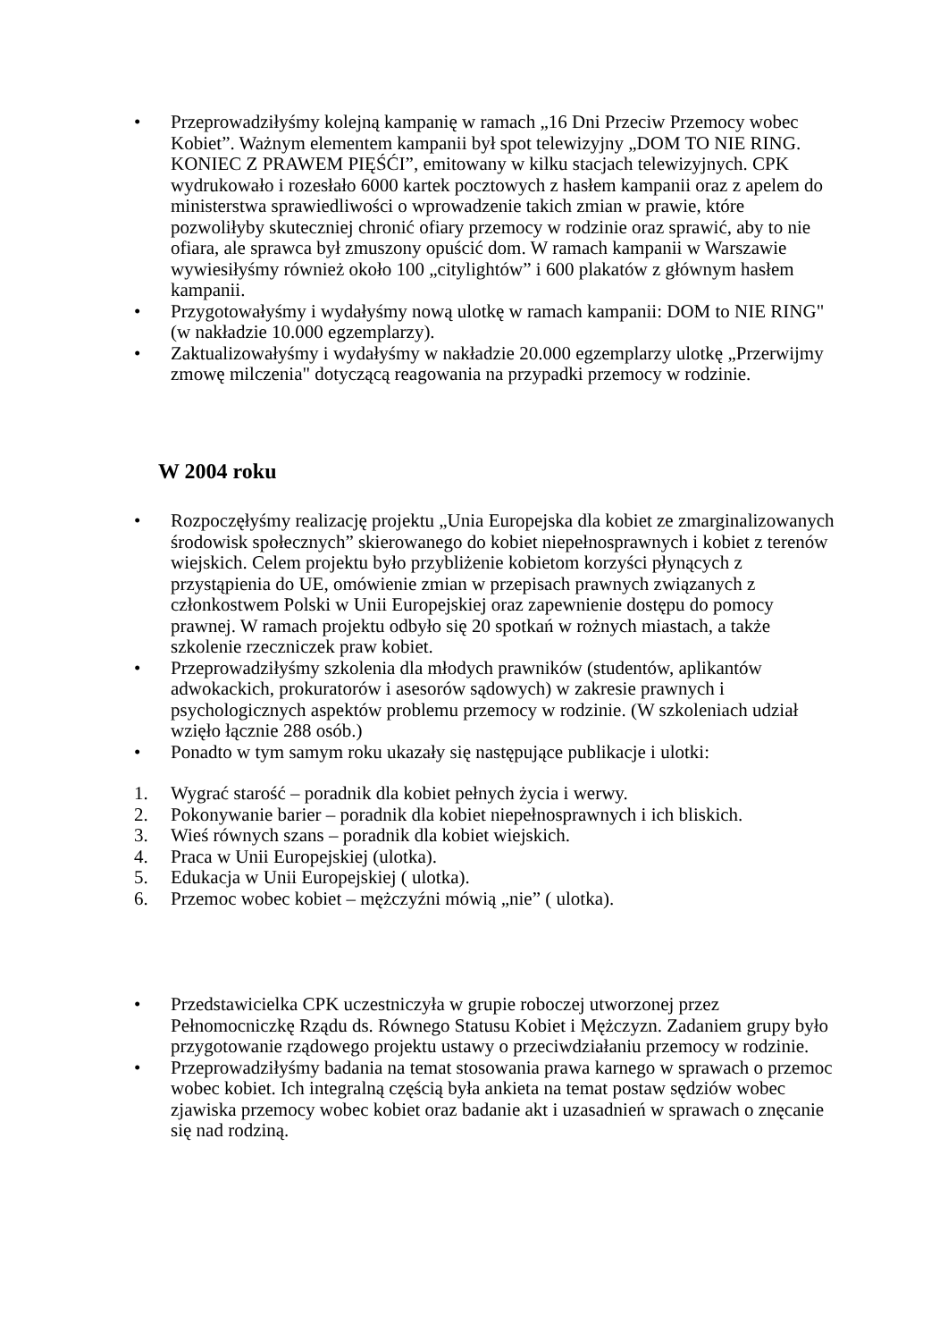• Przeprowadziłyśmy kolejną kampanię w ramach „16 Dni Przeciw Przemocy wobec Kobiet”. Ważnym elementem kampanii był spot telewizyjny „DOM TO NIE RING. KONIEC Z PRAWEM PIĘŚĆI”, emitowany w kilku stacjach telewizyjnych. CPK wydrukowało i rozesłało 6000 kartek pocztowych z hasłem kampanii oraz z apelem do ministerstwa sprawiedliwości o wprowadzenie takich zmian w prawie, które pozwoliłyby skuteczniej chronić ofiary przemocy w rodzinie oraz sprawić, aby to nie ofiara, ale sprawca był zmuszony opuścić dom. W ramach kampanii w Warszawie wywiesiłyśmy również około 100 „citylightów” i 600 plakatów z głównym hasłem kampanii.
• Przygotowałyśmy i wydałyśmy nową ulotkę w ramach kampanii: DOM to NIE RING" (w nakładzie 10.000 egzemplarzy).
• Zaktualizowałyśmy i wydałyśmy w nakładzie 20.000 egzemplarzy ulotkę „Przerwijmy zmowę milczenia" dotyczącą reagowania na przypadki przemocy w rodzinie.
W 2004 roku
• Rozpoczęłyśmy realizację projektu „Unia Europejska dla kobiet ze zmarginalizowanych środowisk społecznych” skierowanego do kobiet niepełnosprawnych i kobiet z terenów wiejskich. Celem projektu było przybliżenie kobietom korzyści płynących z przystąpienia do UE, omówienie zmian w przepisach prawnych związanych z członkostwem Polski w Unii Europejskiej oraz zapewnienie dostępu do pomocy prawnej. W ramach projektu odbyło się 20 spotkań w rożnych miastach, a także szkolenie rzeczniczek praw kobiet.
• Przeprowadziłyśmy szkolenia dla młodych prawników (studentów, aplikantów adwokackich, prokuratorów i asesorów sądowych) w zakresie prawnych i psychologicznych aspektów problemu przemocy w rodzinie. (W szkoleniach udział wzięło łącznie 288 osób.)
• Ponadto w tym samym roku ukazały się następujące publikacje i ulotki:
1. Wygrać starość – poradnik dla kobiet pełnych życia i werwy.
2. Pokonywanie barier – poradnik dla kobiet niepełnosprawnych i ich bliskich.
3. Wieś równych szans – poradnik dla kobiet wiejskich.
4. Praca w Unii Europejskiej (ulotka).
5. Edukacja w Unii Europejskiej ( ulotka).
6. Przemoc wobec kobiet – mężczyźni mówią „nie” ( ulotka).
• Przedstawicielka CPK uczestniczyła w grupie roboczej utworzonej przez Pełnomocniczkę Rządu ds. Równego Statusu Kobiet i Mężczyzn. Zadaniem grupy było przygotowanie rządowego projektu ustawy o przeciwdziałaniu przemocy w rodzinie.
• Przeprowadziłyśmy badania na temat stosowania prawa karnego w sprawach o przemoc wobec kobiet. Ich integralną częścią była ankieta na temat postaw sędziów wobec zjawiska przemocy wobec kobiet oraz badanie akt i uzasadnień w sprawach o znęcanie się nad rodziną.